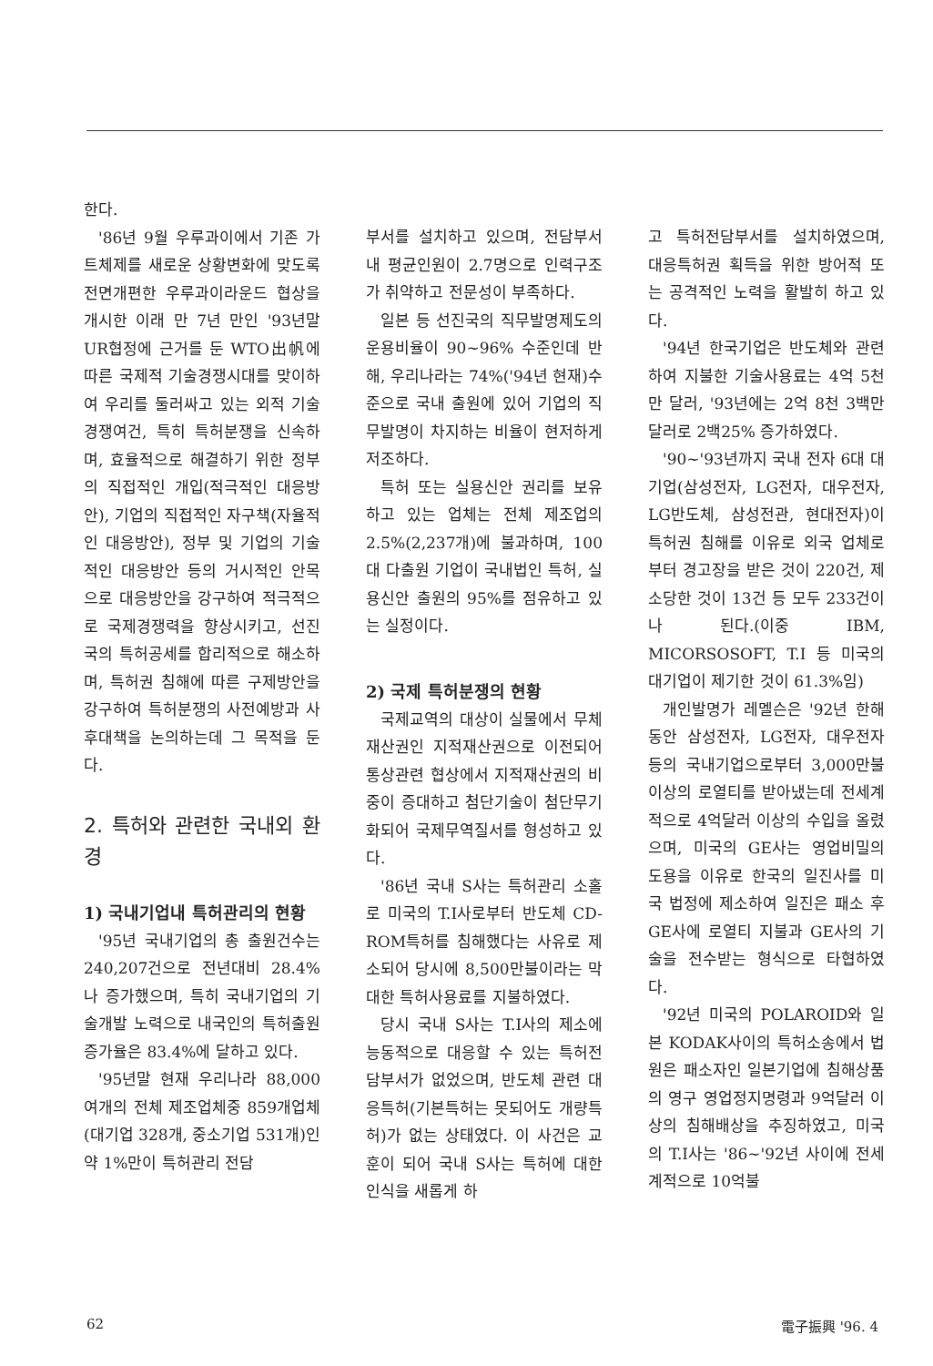한다.
'86년 9월 우루과이에서 기존 가트체제를 새로운 상황변화에 맞도록 전면개편한 우루과이라운드 협상을 개시한 이래 만 7년 만인 '93년말 UR협정에 근거를 둔 WTO出帆에 따른 국제적 기술경쟁시대를 맞이하여 우리를 둘러싸고 있는 외적 기술경쟁여건, 특히 특허분쟁을 신속하며, 효율적으로 해결하기 위한 정부의 직접적인 개입(적극적인 대응방안), 기업의 직접적인 자구책(자율적인 대응방안), 정부 및 기업의 기술적인 대응방안 등의 거시적인 안목으로 대응방안을 강구하여 적극적으로 국제경쟁력을 향상시키고, 선진국의 특허공세를 합리적으로 해소하며, 특허권 침해에 따른 구제방안을 강구하여 특허분쟁의 사전예방과 사후대책을 논의하는데 그 목적을 둔다.
2. 특허와 관련한 국내외 환경
1) 국내기업내 특허관리의 현황
'95년 국내기업의 총 출원건수는 240,207건으로 전년대비 28.4%나 증가했으며, 특히 국내기업의 기술개발 노력으로 내국인의 특허출원 증가율은 83.4%에 달하고 있다.
'95년말 현재 우리나라 88,000여개의 전체 제조업체중 859개업체(대기업 328개, 중소기업 531개)인 약 1%만이 특허관리 전담
부서를 설치하고 있으며, 전담부서내 평균인원이 2.7명으로 인력구조가 취약하고 전문성이 부족하다.
일본 등 선진국의 직무발명제도의 운용비율이 90~96% 수준인데 반해, 우리나라는 74%('94년 현재)수준으로 국내 출원에 있어 기업의 직무발명이 차지하는 비율이 현저하게 저조하다.
특허 또는 실용신안 권리를 보유하고 있는 업체는 전체 제조업의 2.5%(2,237개)에 불과하며, 100대 다출원 기업이 국내법인 특허, 실용신안 출원의 95%를 점유하고 있는 실정이다.
2) 국제 특허분쟁의 현황
국제교역의 대상이 실물에서 무체재산권인 지적재산권으로 이전되어 통상관련 협상에서 지적재산권의 비중이 증대하고 첨단기술이 첨단무기화되어 국제무역질서를 형성하고 있다.
'86년 국내 S사는 특허관리 소홀로 미국의 T.I사로부터 반도체 CD-ROM특허를 침해했다는 사유로 제소되어 당시에 8,500만불이라는 막대한 특허사용료를 지불하였다.
당시 국내 S사는 T.I사의 제소에 능동적으로 대응할 수 있는 특허전담부서가 없었으며, 반도체 관련 대응특허(기본특허는 못되어도 개량특허)가 없는 상태였다. 이 사건은 교훈이 되어 국내 S사는 특허에 대한 인식을 새롭게 하
고 특허전담부서를 설치하였으며, 대응특허권 획득을 위한 방어적 또는 공격적인 노력을 활발히 하고 있다.
'94년 한국기업은 반도체와 관련하여 지불한 기술사용료는 4억 5천만 달러, '93년에는 2억 8천 3백만 달러로 2백25% 증가하였다.
'90~'93년까지 국내 전자 6대 대기업(삼성전자, LG전자, 대우전자, LG반도체, 삼성전관, 현대전자)이 특허권 침해를 이유로 외국 업체로부터 경고장을 받은 것이 220건, 제소당한 것이 13건 등 모두 233건이나 된다.(이중 IBM, MICORSOSOFT, T.I 등 미국의 대기업이 제기한 것이 61.3%임)
개인발명가 레멜슨은 '92년 한해동안 삼성전자, LG전자, 대우전자 등의 국내기업으로부터 3,000만불이상의 로열티를 받아냈는데 전세계적으로 4억달러 이상의 수입을 올렸으며, 미국의 GE사는 영업비밀의 도용을 이유로 한국의 일진사를 미국 법정에 제소하여 일진은 패소 후 GE사에 로열티 지불과 GE사의 기술을 전수받는 형식으로 타협하였다.
'92년 미국의 POLAROID와 일본 KODAK사이의 특허소송에서 법원은 패소자인 일본기업에 침해상품의 영구 영업정지명령과 9억달러 이상의 침해배상을 추징하였고, 미국의 T.I사는 '86~'92년 사이에 전세계적으로 10억불
62 電子振興 '96. 4